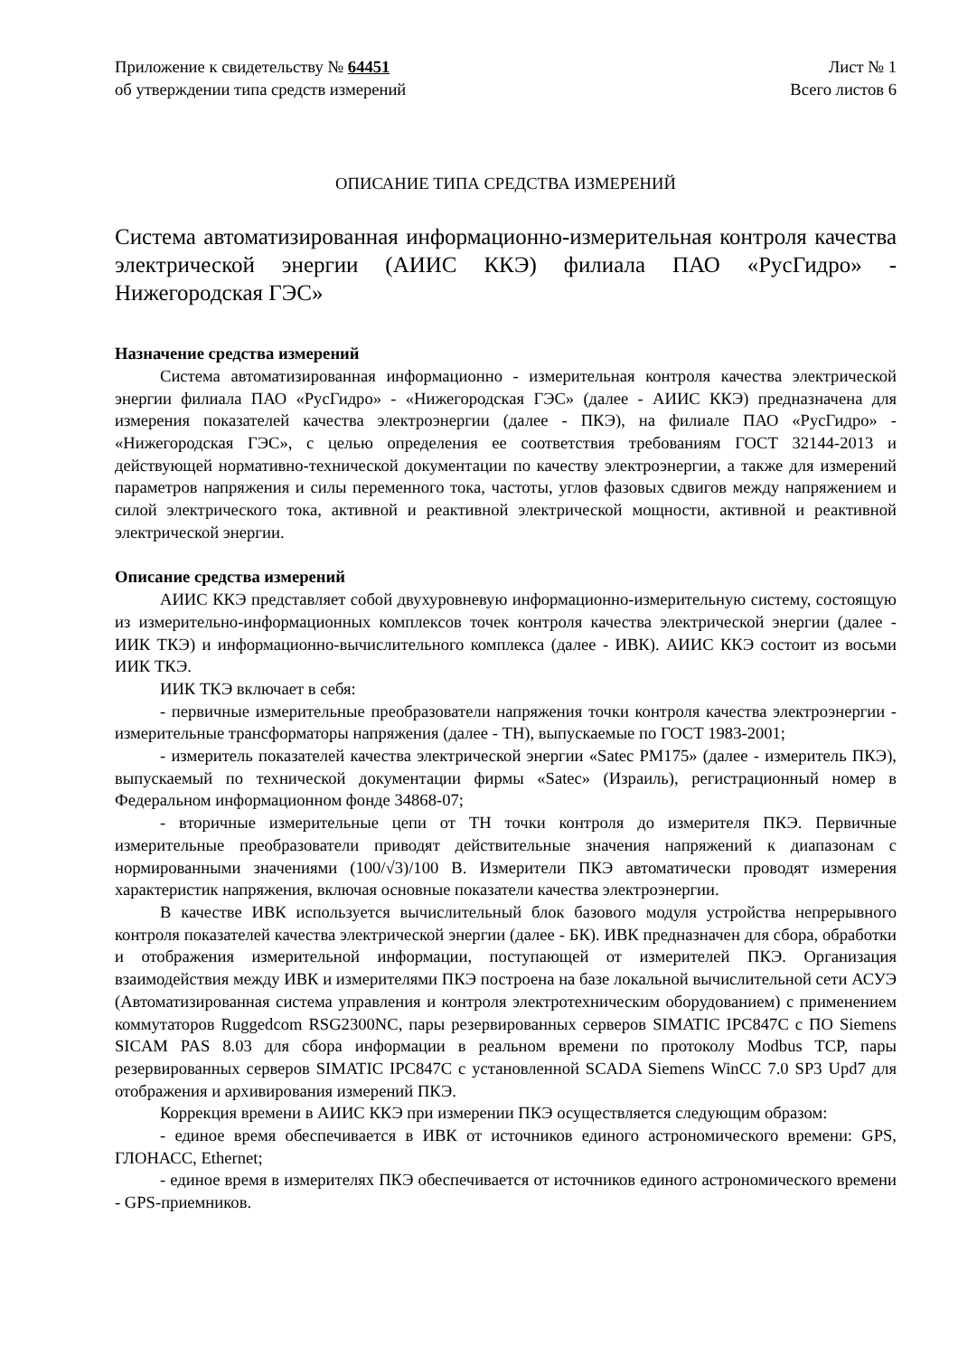Приложение к свидетельству № 64451
об утверждении типа средств измерений
Лист № 1
Всего листов 6
ОПИСАНИЕ ТИПА СРЕДСТВА ИЗМЕРЕНИЙ
Система автоматизированная информационно-измерительная контроля качества электрической энергии (АИИС ККЭ) филиала ПАО «РусГидро» - Нижегородская ГЭС»
Назначение средства измерений
Система автоматизированная информационно - измерительная контроля качества электрической энергии филиала ПАО «РусГидро» - «Нижегородская ГЭС» (далее - АИИС ККЭ) предназначена для измерения показателей качества электроэнергии (далее - ПКЭ), на филиале ПАО «РусГидро» - «Нижегородская ГЭС», с целью определения ее соответствия требованиям ГОСТ 32144-2013 и действующей нормативно-технической документации по качеству электроэнергии, а также для измерений параметров напряжения и силы переменного тока, частоты, углов фазовых сдвигов между напряжением и силой электрического тока, активной и реактивной электрической мощности, активной и реактивной электрической энергии.
Описание средства измерений
АИИС ККЭ представляет собой двухуровневую информационно-измерительную систему, состоящую из измерительно-информационных комплексов точек контроля качества электрической энергии (далее - ИИК ТКЭ) и информационно-вычислительного комплекса (далее - ИВК). АИИС ККЭ состоит из восьми ИИК ТКЭ.
ИИК ТКЭ включает в себя:
- первичные измерительные преобразователи напряжения точки контроля качества электроэнергии - измерительные трансформаторы напряжения (далее - ТН), выпускаемые по ГОСТ 1983-2001;
- измеритель показателей качества электрической энергии «Satec PM175» (далее - измеритель ПКЭ), выпускаемый по технической документации фирмы «Satec» (Израиль), регистрационный номер в Федеральном информационном фонде 34868-07;
- вторичные измерительные цепи от ТН точки контроля до измерителя ПКЭ. Первичные измерительные преобразователи приводят действительные значения напряжений к диапазонам с нормированными значениями (100/√3)/100 В. Измерители ПКЭ автоматически проводят измерения характеристик напряжения, включая основные показатели качества электроэнергии.
В качестве ИВК используется вычислительный блок базового модуля устройства непрерывного контроля показателей качества электрической энергии (далее - БК). ИВК предназначен для сбора, обработки и отображения измерительной информации, поступающей от измерителей ПКЭ. Организация взаимодействия между ИВК и измерителями ПКЭ построена на базе локальной вычислительной сети АСУЭ (Автоматизированная система управления и контроля электротехническим оборудованием) с применением коммутаторов Ruggedcom RSG2300NC, пары резервированных серверов SIMATIC IPC847C с ПО Siemens SICAM PAS 8.03 для сбора информации в реальном времени по протоколу Modbus TCP, пары резервированных серверов SIMATIC IPC847C с установленной SCADA Siemens WinCC 7.0 SP3 Upd7 для отображения и архивирования измерений ПКЭ.
Коррекция времени в АИИС ККЭ при измерении ПКЭ осуществляется следующим образом:
- единое время обеспечивается в ИВК от источников единого астрономического времени: GPS, ГЛОНАСС, Ethernet;
- единое время в измерителях ПКЭ обеспечивается от источников единого астрономического времени - GPS-приемников.